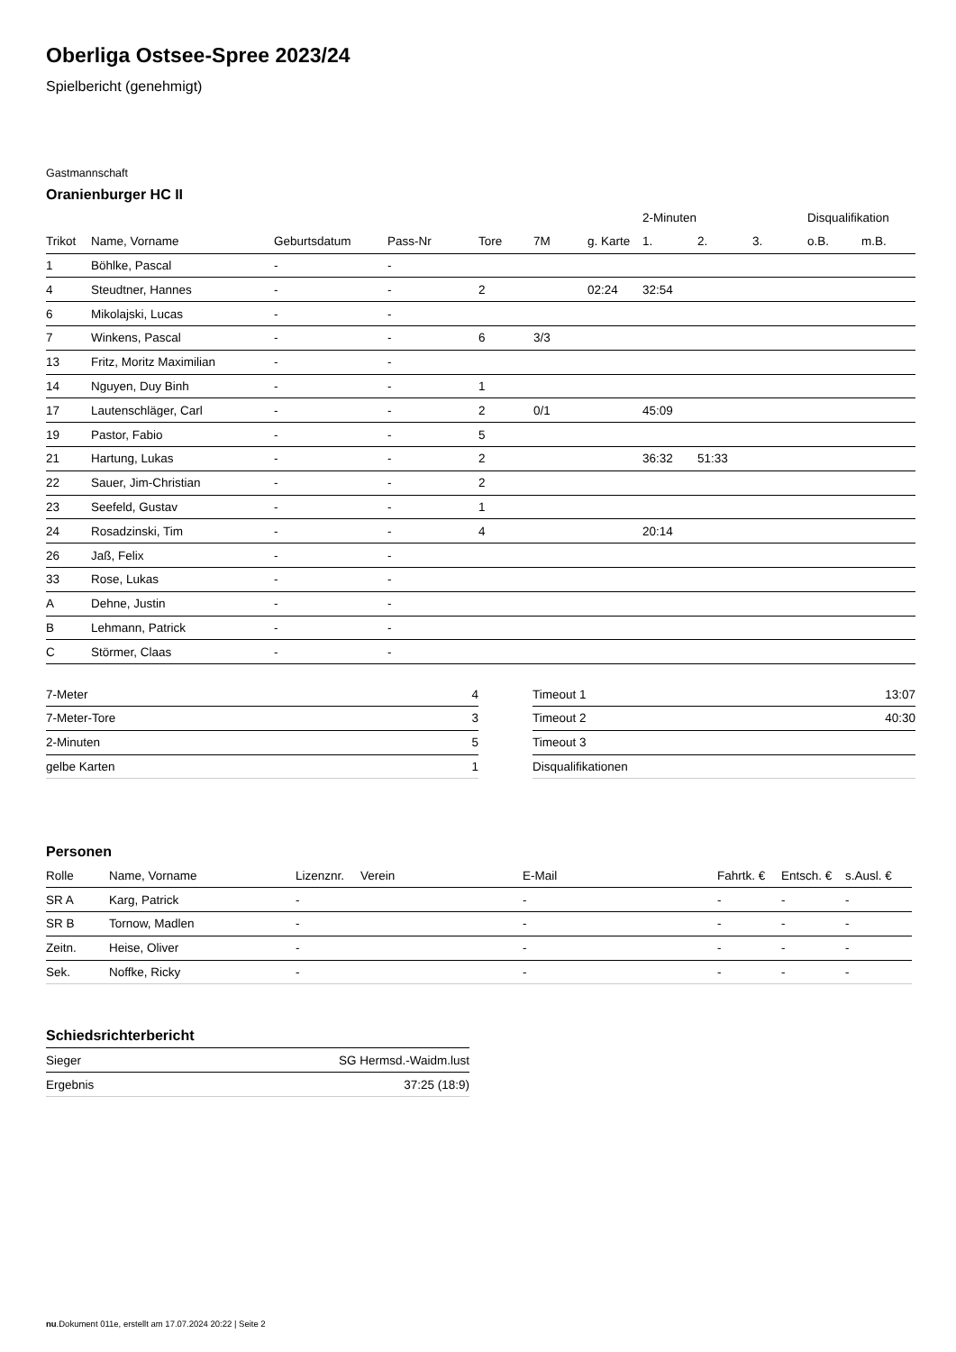Oberliga Ostsee-Spree 2023/24
Spielbericht (genehmigt)
Gastmannschaft
Oranienburger HC II
| | | | | | | | 2-Minuten | | | Disqualifikation | |
| --- | --- | --- | --- | --- | --- | --- | --- | --- | --- | --- | --- |
| Trikot | Name, Vorname | Geburtsdatum | Pass-Nr | Tore | 7M | g. Karte | 1. | 2. | 3. | o.B. | m.B. |
| 1 | Böhlke, Pascal | - | - | | | | | | | | |
| 4 | Steudtner, Hannes | - | - | 2 | | 02:24 | 32:54 | | | | |
| 6 | Mikolajski, Lucas | - | - | | | | | | | | |
| 7 | Winkens, Pascal | - | - | 6 | 3/3 | | | | | | |
| 13 | Fritz, Moritz Maximilian | - | - | | | | | | | | |
| 14 | Nguyen, Duy Binh | - | - | 1 | | | | | | | |
| 17 | Lautenschläger, Carl | - | - | 2 | 0/1 | | 45:09 | | | | |
| 19 | Pastor, Fabio | - | - | 5 | | | | | | | |
| 21 | Hartung, Lukas | - | - | 2 | | | 36:32 | 51:33 | | | |
| 22 | Sauer, Jim-Christian | - | - | 2 | | | | | | | |
| 23 | Seefeld, Gustav | - | - | 1 | | | | | | | |
| 24 | Rosadzinski, Tim | - | - | 4 | | | 20:14 | | | | |
| 26 | Jaß, Felix | - | - | | | | | | | | |
| 33 | Rose, Lukas | - | - | | | | | | | | |
| A | Dehne, Justin | - | - | | | | | | | | |
| B | Lehmann, Patrick | - | - | | | | | | | | |
| C | Störmer, Claas | - | - | | | | | | | | |
| 7-Meter | 4 |
| 7-Meter-Tore | 3 |
| 2-Minuten | 5 |
| gelbe Karten | 1 |
| Timeout 1 | 13:07 |
| Timeout 2 | 40:30 |
| Timeout 3 | |
| Disqualifikationen | |
Personen
| Rolle | Name, Vorname | Lizenznr. | Verein | E-Mail | Fahrtk. € | Entsch. € | s.Ausl. € |
| --- | --- | --- | --- | --- | --- | --- | --- |
| SR A | Karg, Patrick | - | | - | - | - | - |
| SR B | Tornow, Madlen | - | | - | - | - | - |
| Zeitn. | Heise, Oliver | - | | - | - | - | - |
| Sek. | Noffke, Ricky | - | | - | - | - | - |
Schiedsrichterbericht
| Sieger | SG Hermsd.-Waidm.lust |
| Ergebnis | 37:25 (18:9) |
nu.Dokument 011e, erstellt am 17.07.2024 20:22 | Seite 2